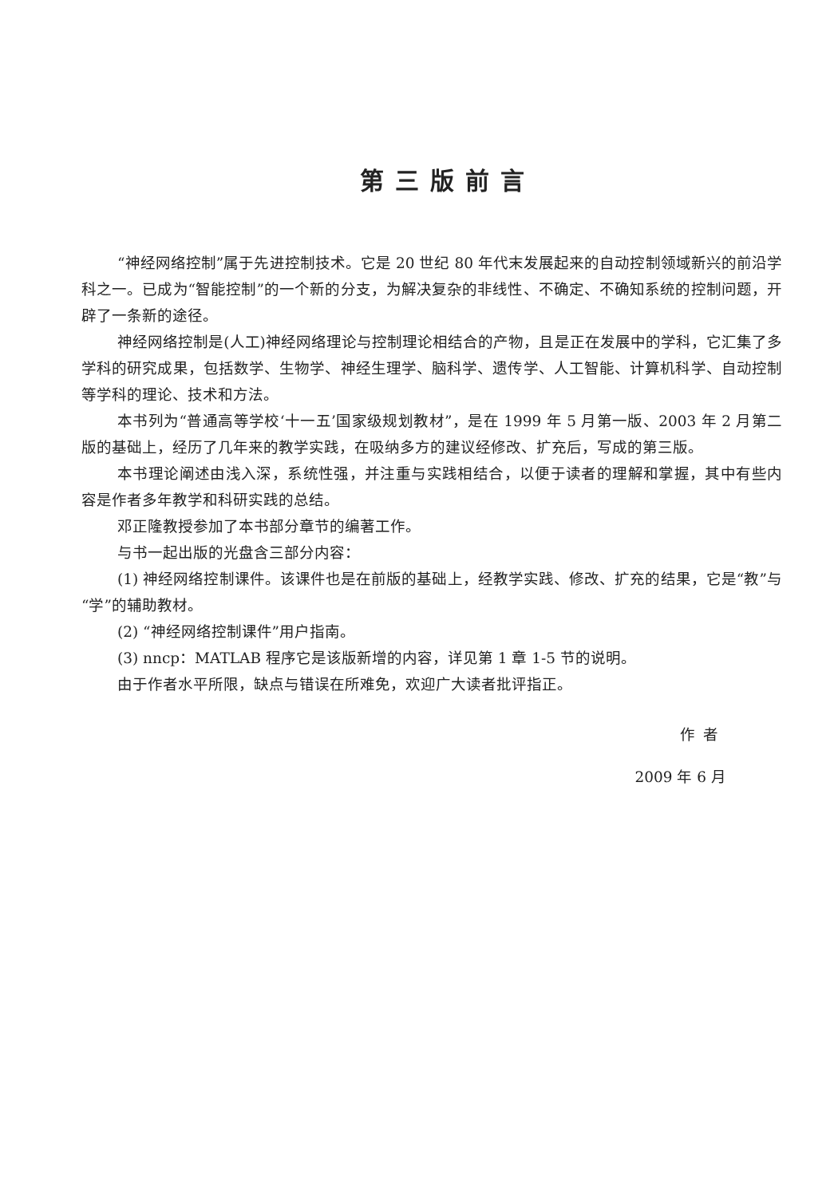第三版前言
“神经网络控制”属于先进控制技术。它是 20 世纪 80 年代末发展起来的自动控制领域新兴的前沿学科之一。已成为“智能控制”的一个新的分支，为解决复杂的非线性、不确定、不确知系统的控制问题，开辟了一条新的途径。
神经网络控制是(人工)神经网络理论与控制理论相结合的产物，且是正在发展中的学科，它汇集了多学科的研究成果，包括数学、生物学、神经生理学、脑科学、遗传学、人工智能、计算机科学、自动控制等学科的理论、技术和方法。
本书列为“普通高等学校‘十一五’国家级规划教材”，是在 1999 年 5 月第一版、2003 年 2 月第二版的基础上，经历了几年来的教学实践，在吸纳多方的建议经修改、扩充后，写成的第三版。
本书理论阐述由浅入深，系统性强，并注重与实践相结合，以便于读者的理解和掌握，其中有些内容是作者多年教学和科研实践的总结。
邓正隆教授参加了本书部分章节的编著工作。
与书一起出版的光盘含三部分内容：
(1) 神经网络控制课件。该课件也是在前版的基础上，经教学实践、修改、扩充的结果，它是“教”与“学”的辅助教材。
(2) “神经网络控制课件”用户指南。
(3) nncp：MATLAB 程序它是该版新增的内容，详见第 1 章 1-5 节的说明。
由于作者水平所限，缺点与错误在所难免，欢迎广大读者批评指正。
作者
2009 年 6 月